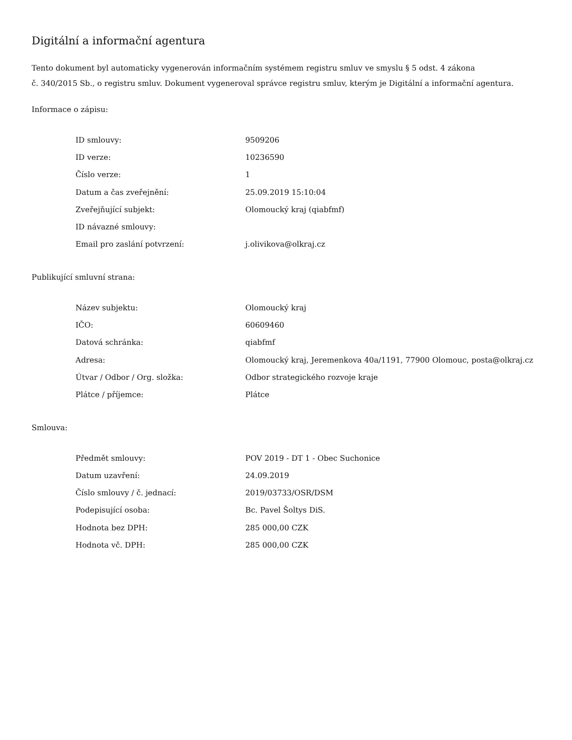Digitální a informační agentura
Tento dokument byl automaticky vygenerován informačním systémem registru smluv ve smyslu § 5 odst. 4 zákona
č. 340/2015 Sb., o registru smluv. Dokument vygeneroval správce registru smluv, kterým je Digitální a informační agentura.
Informace o zápisu:
| ID smlouvy: | 9509206 |
| ID verze: | 10236590 |
| Číslo verze: | 1 |
| Datum a čas zveřejnění: | 25.09.2019 15:10:04 |
| Zveřejňující subjekt: | Olomoucký kraj (qiabfmf) |
| ID návazné smlouvy: | |
| Email pro zaslání potvrzení: | j.olivikova@olkraj.cz |
Publikující smluvní strana:
| Název subjektu: | Olomoucký kraj |
| IČO: | 60609460 |
| Datová schránka: | qiabfmf |
| Adresa: | Olomoucký kraj, Jeremenkova 40a/1191, 77900 Olomouc, posta@olkraj.cz |
| Útvar / Odbor / Org. složka: | Odbor strategického rozvoje kraje |
| Plátce / příjemce: | Plátce |
Smlouva:
| Předmět smlouvy: | POV 2019 - DT 1 - Obec Suchonice |
| Datum uzavření: | 24.09.2019 |
| Číslo smlouvy / č. jednací: | 2019/03733/OSR/DSM |
| Podepisující osoba: | Bc. Pavel Šoltys DiS. |
| Hodnota bez DPH: | 285 000,00 CZK |
| Hodnota vč. DPH: | 285 000,00 CZK |